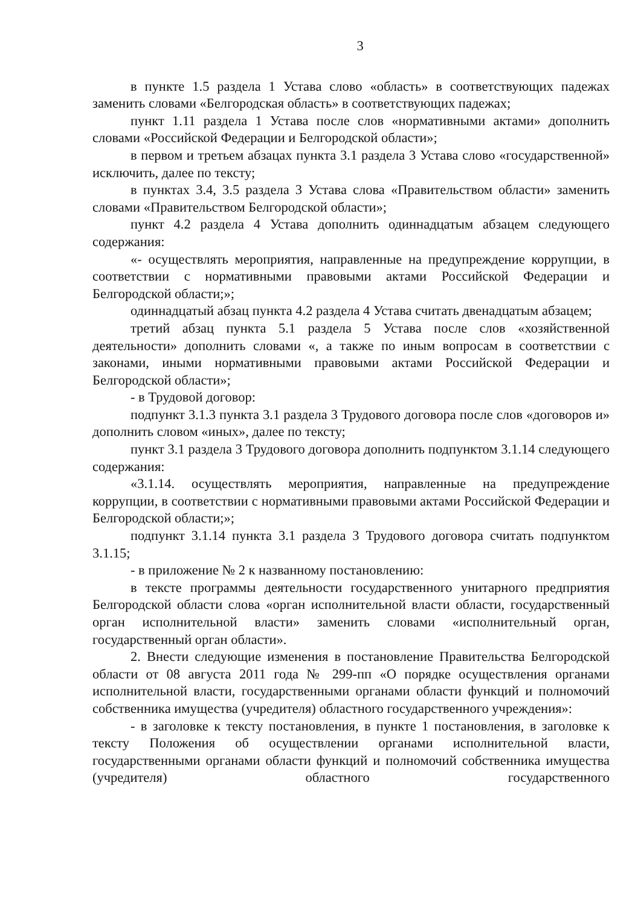3
в пункте 1.5 раздела 1 Устава слово «область» в соответствующих падежах заменить словами «Белгородская область» в соответствующих падежах;
пункт 1.11 раздела 1 Устава после слов «нормативными актами» дополнить словами «Российской Федерации и Белгородской области»;
в первом и третьем абзацах пункта 3.1 раздела 3 Устава слово «государственной» исключить, далее по тексту;
в пунктах 3.4, 3.5 раздела 3 Устава слова «Правительством области» заменить словами «Правительством Белгородской области»;
пункт 4.2 раздела 4 Устава дополнить одиннадцатым абзацем следующего содержания:
«- осуществлять мероприятия, направленные на предупреждение коррупции, в соответствии с нормативными правовыми актами Российской Федерации и Белгородской области;»;
одиннадцатый абзац пункта 4.2 раздела 4 Устава считать двенадцатым абзацем;
третий абзац пункта 5.1 раздела 5 Устава после слов «хозяйственной деятельности» дополнить словами «, а также по иным вопросам в соответствии с законами, иными нормативными правовыми актами Российской Федерации и Белгородской области»;
- в Трудовой договор:
подпункт 3.1.3 пункта 3.1 раздела 3 Трудового договора после слов «договоров и» дополнить словом «иных», далее по тексту;
пункт 3.1 раздела 3 Трудового договора дополнить подпунктом 3.1.14 следующего содержания:
«3.1.14. осуществлять мероприятия, направленные на предупреждение коррупции, в соответствии с нормативными правовыми актами Российской Федерации и Белгородской области;»;
подпункт 3.1.14 пункта 3.1 раздела 3 Трудового договора считать подпунктом 3.1.15;
- в приложение № 2 к названному постановлению:
в тексте программы деятельности государственного унитарного предприятия Белгородской области слова «орган исполнительной власти области, государственный орган исполнительной власти» заменить словами «исполнительный орган, государственный орган области».
2. Внести следующие изменения в постановление Правительства Белгородской области от 08 августа 2011 года № 299-пп «О порядке осуществления органами исполнительной власти, государственными органами области функций и полномочий собственника имущества (учредителя) областного государственного учреждения»:
- в заголовке к тексту постановления, в пункте 1 постановления, в заголовке к тексту Положения об осуществлении органами исполнительной власти, государственными органами области функций и полномочий собственника имущества (учредителя) областного государственного